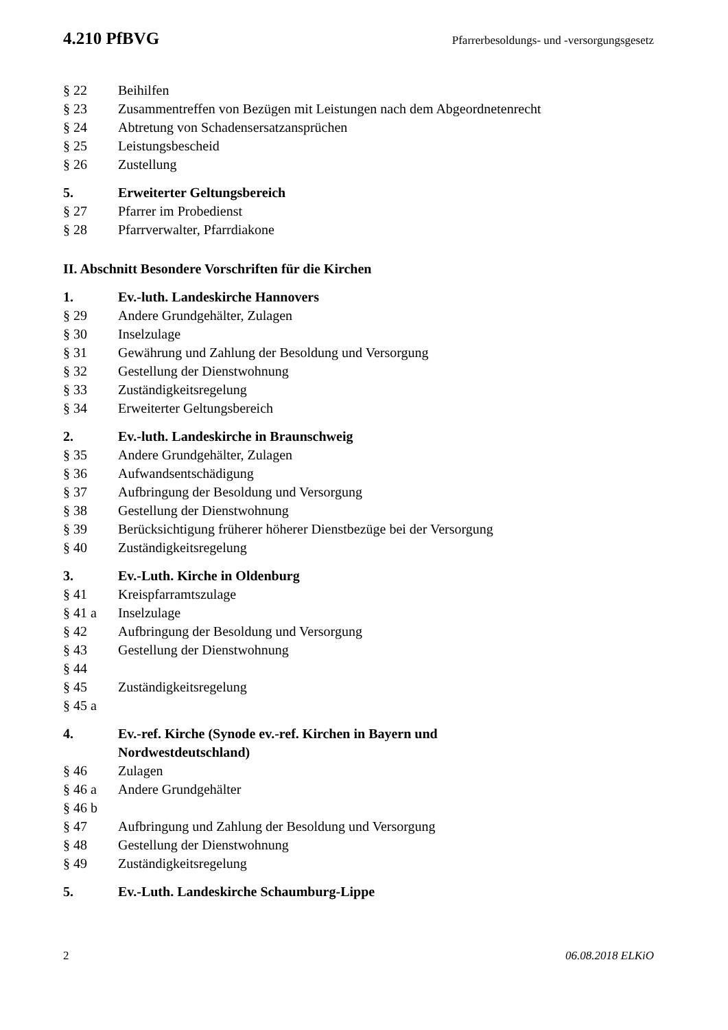4.210 PfBVG Pfarrerbesoldungs- und -versorgungsgesetz
§ 22 Beihilfen
§ 23 Zusammentreffen von Bezügen mit Leistungen nach dem Abgeordnetenrecht
§ 24 Abtretung von Schadensersatzansprüchen
§ 25 Leistungsbescheid
§ 26 Zustellung
5. Erweiterter Geltungsbereich
§ 27 Pfarrer im Probedienst
§ 28 Pfarrverwalter, Pfarrdiakone
II. Abschnitt Besondere Vorschriften für die Kirchen
1. Ev.-luth. Landeskirche Hannovers
§ 29 Andere Grundgehälter, Zulagen
§ 30 Inselzulage
§ 31 Gewährung und Zahlung der Besoldung und Versorgung
§ 32 Gestellung der Dienstwohnung
§ 33 Zuständigkeitsregelung
§ 34 Erweiterter Geltungsbereich
2. Ev.-luth. Landeskirche in Braunschweig
§ 35 Andere Grundgehälter, Zulagen
§ 36 Aufwandsentschädigung
§ 37 Aufbringung der Besoldung und Versorgung
§ 38 Gestellung der Dienstwohnung
§ 39 Berücksichtigung früherer höherer Dienstbezüge bei der Versorgung
§ 40 Zuständigkeitsregelung
3. Ev.-Luth. Kirche in Oldenburg
§ 41 Kreispfarramtszulage
§ 41 a Inselzulage
§ 42 Aufbringung der Besoldung und Versorgung
§ 43 Gestellung der Dienstwohnung
§ 44
§ 45 Zuständigkeitsregelung
§ 45 a
4. Ev.-ref. Kirche (Synode ev.-ref. Kirchen in Bayern und
Nordwestdeutschland)
§ 46 Zulagen
§ 46 a Andere Grundgehälter
§ 46 b
§ 47 Aufbringung und Zahlung der Besoldung und Versorgung
§ 48 Gestellung der Dienstwohnung
§ 49 Zuständigkeitsregelung
5. Ev.-Luth. Landeskirche Schaumburg-Lippe
2 06.08.2018 ELKiO